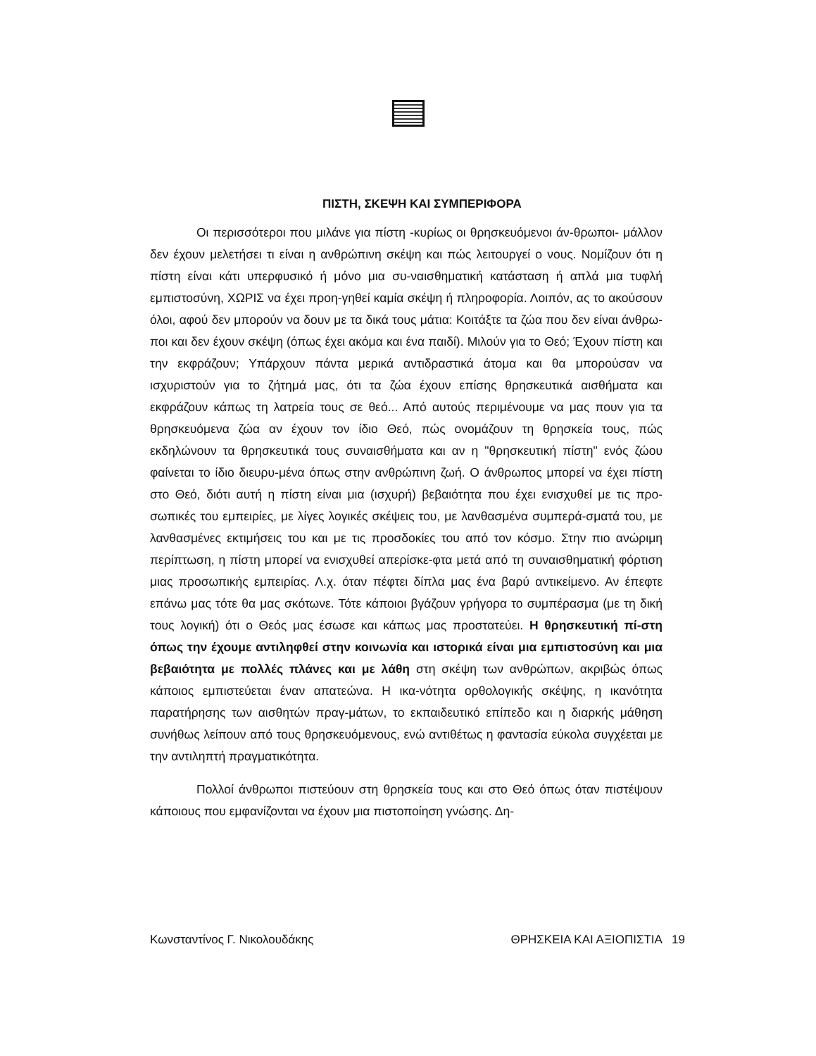ΠΙΣΤΗ, ΣΚΕΨΗ ΚΑΙ ΣΥΜΠΕΡΙΦΟΡΑ
Οι περισσότεροι που μιλάνε για πίστη -κυρίως οι θρησκευόμενοι άν-θρωποι- μάλλον δεν έχουν μελετήσει τι είναι η ανθρώπινη σκέψη και πώς λειτουργεί ο νους. Νομίζουν ότι η πίστη είναι κάτι υπερφυσικό ή μόνο μια συ-ναισθηματική κατάσταση ή απλά μια τυφλή εμπιστοσύνη, ΧΩΡΙΣ να έχει προη-γηθεί καμία σκέψη ή πληροφορία. Λοιπόν, ας το ακούσουν όλοι, αφού δεν μπορούν να δουν με τα δικά τους μάτια: Κοιτάξτε τα ζώα που δεν είναι άνθρω-ποι και δεν έχουν σκέψη (όπως έχει ακόμα και ένα παιδί). Μιλούν για το Θεό; Έχουν πίστη και την εκφράζουν; Υπάρχουν πάντα μερικά αντιδραστικά άτομα και θα μπορούσαν να ισχυριστούν για το ζήτημά μας, ότι τα ζώα έχουν επίσης θρησκευτικά αισθήματα και εκφράζουν κάπως τη λατρεία τους σε θεό... Από αυτούς περιμένουμε να μας πουν για τα θρησκευόμενα ζώα αν έχουν τον ίδιο Θεό, πώς ονομάζουν τη θρησκεία τους, πώς εκδηλώνουν τα θρησκευτικά τους συναισθήματα και αν η "θρησκευτική πίστη" ενός ζώου φαίνεται το ίδιο διευρυ-μένα όπως στην ανθρώπινη ζωή. Ο άνθρωπος μπορεί να έχει πίστη στο Θεό, διότι αυτή η πίστη είναι μια (ισχυρή) βεβαιότητα που έχει ενισχυθεί με τις προ-σωπικές του εμπειρίες, με λίγες λογικές σκέψεις του, με λανθασμένα συμπερά-σματά του, με λανθασμένες εκτιμήσεις του και με τις προσδοκίες του από τον κόσμο. Στην πιο ανώριμη περίπτωση, η πίστη μπορεί να ενισχυθεί απερίσκε-φτα μετά από τη συναισθηματική φόρτιση μιας προσωπικής εμπειρίας. Λ.χ. όταν πέφτει δίπλα μας ένα βαρύ αντικείμενο. Αν έπεφτε επάνω μας τότε θα μας σκότωνε. Τότε κάποιοι βγάζουν γρήγορα το συμπέρασμα (με τη δική τους λογική) ότι ο Θεός μας έσωσε και κάπως μας προστατεύει. Η θρησκευτική πί-στη όπως την έχουμε αντιληφθεί στην κοινωνία και ιστορικά είναι μια εμπιστοσύνη και μια βεβαιότητα με πολλές πλάνες και με λάθη στη σκέψη των ανθρώπων, ακριβώς όπως κάποιος εμπιστεύεται έναν απατεώνα. Η ικα-νότητα ορθολογικής σκέψης, η ικανότητα παρατήρησης των αισθητών πραγ-μάτων, το εκπαιδευτικό επίπεδο και η διαρκής μάθηση συνήθως λείπουν από τους θρησκευόμενους, ενώ αντιθέτως η φαντασία εύκολα συγχέεται με την αντιληπτή πραγματικότητα.
Πολλοί άνθρωποι πιστεύουν στη θρησκεία τους και στο Θεό όπως όταν πιστέψουν κάποιους που εμφανίζονται να έχουν μια πιστοποίηση γνώσης. Δη-
Κωνσταντίνος Γ. Νικολουδάκης ΘΡΗΣΚΕΙΑ ΚΑΙ ΑΞΙΟΠΙΣΤΙΑ 19